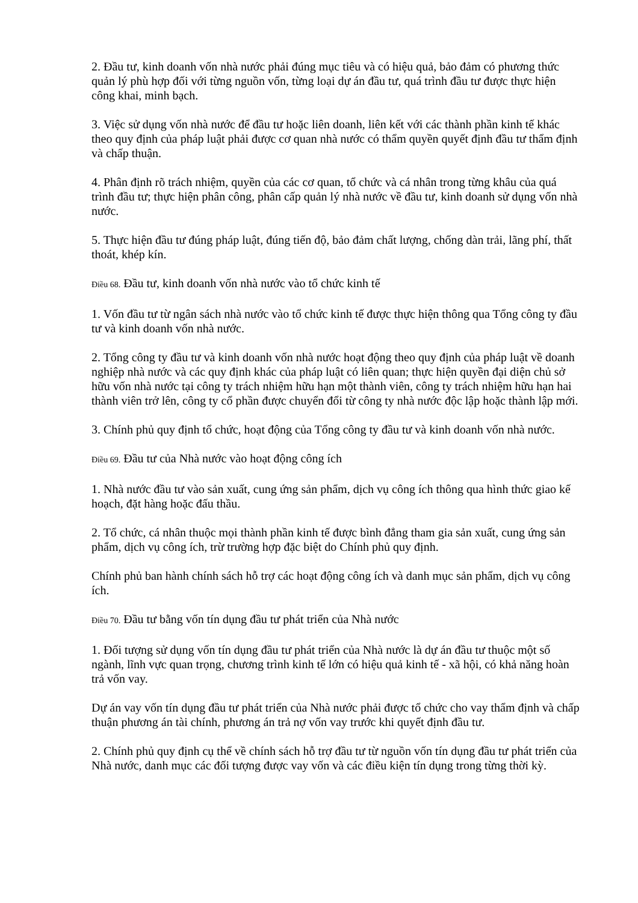2. Đầu tư, kinh doanh vốn nhà nước phải đúng mục tiêu và có hiệu quả, bảo đảm có phương thức quản lý phù hợp đối với từng nguồn vốn, từng loại dự án đầu tư, quá trình đầu tư được thực hiện công khai, minh bạch.
3. Việc sử dụng vốn nhà nước để đầu tư hoặc liên doanh, liên kết với các thành phần kinh tế khác theo quy định của pháp luật phải được cơ quan nhà nước có thẩm quyền quyết định đầu tư thẩm định và chấp thuận.
4. Phân định rõ trách nhiệm, quyền của các cơ quan, tổ chức và cá nhân trong từng khâu của quá trình đầu tư; thực hiện phân công, phân cấp quản lý nhà nước về đầu tư, kinh doanh sử dụng vốn nhà nước.
5. Thực hiện đầu tư đúng pháp luật, đúng tiến độ, bảo đảm chất lượng, chống dàn trải, lãng phí, thất thoát, khép kín.
Điều 68. Đầu tư, kinh doanh vốn nhà nước vào tổ chức kinh tế
1. Vốn đầu tư từ ngân sách nhà nước vào tổ chức kinh tế được thực hiện thông qua Tổng công ty đầu tư và kinh doanh vốn nhà nước.
2. Tổng công ty đầu tư và kinh doanh vốn nhà nước hoạt động theo quy định của pháp luật về doanh nghiệp nhà nước và các quy định khác của pháp luật có liên quan; thực hiện quyền đại diện chủ sở hữu vốn nhà nước tại công ty trách nhiệm hữu hạn một thành viên, công ty trách nhiệm hữu hạn hai thành viên trở lên, công ty cổ phần được chuyển đổi từ công ty nhà nước độc lập hoặc thành lập mới.
3. Chính phủ quy định tổ chức, hoạt động của Tổng công ty đầu tư và kinh doanh vốn nhà nước.
Điều 69. Đầu tư của Nhà nước vào hoạt động công ích
1. Nhà nước đầu tư vào sản xuất, cung ứng sản phẩm, dịch vụ công ích thông qua hình thức giao kế hoạch, đặt hàng hoặc đấu thầu.
2. Tổ chức, cá nhân thuộc mọi thành phần kinh tế được bình đẳng tham gia sản xuất, cung ứng sản phẩm, dịch vụ công ích, trừ trường hợp đặc biệt do Chính phủ quy định.
Chính phủ ban hành chính sách hỗ trợ các hoạt động công ích và danh mục sản phẩm, dịch vụ công ích.
Điều 70. Đầu tư bằng vốn tín dụng đầu tư phát triển của Nhà nước
1. Đối tượng sử dụng vốn tín dụng đầu tư phát triển của Nhà nước là dự án đầu tư thuộc một số ngành, lĩnh vực quan trọng, chương trình kinh tế lớn có hiệu quả kinh tế - xã hội, có khả năng hoàn trả vốn vay.
Dự án vay vốn tín dụng đầu tư phát triển của Nhà nước phải được tổ chức cho vay thẩm định và chấp thuận phương án tài chính, phương án trả nợ vốn vay trước khi quyết định đầu tư.
2. Chính phủ quy định cụ thể về chính sách hỗ trợ đầu tư từ nguồn vốn tín dụng đầu tư phát triển của Nhà nước, danh mục các đối tượng được vay vốn và các điều kiện tín dụng trong từng thời kỳ.